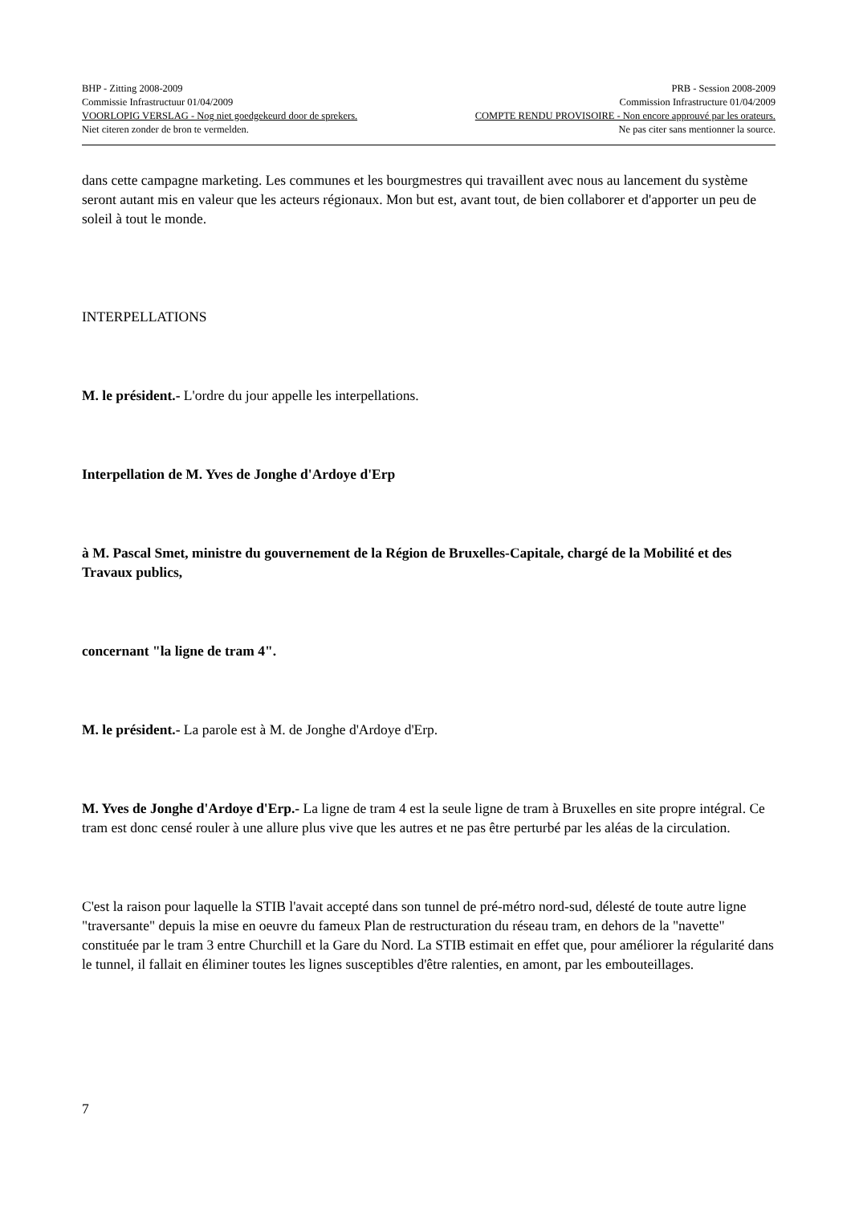BHP - Zitting 2008-2009 PRB - Session 2008-2009
Commissie Infrastructuur 01/04/2009 Commission Infrastructure 01/04/2009
VOORLOPIG VERSLAG - Nog niet goedgekeurd door de sprekers. COMPTE RENDU PROVISOIRE - Non encore approuvé par les orateurs.
Niet citeren zonder de bron te vermelden. Ne pas citer sans mentionner la source.
dans cette campagne marketing. Les communes et les bourgmestres qui travaillent avec nous au lancement du système seront autant mis en valeur que les acteurs régionaux. Mon but est, avant tout, de bien collaborer et d'apporter un peu de soleil à tout le monde.
INTERPELLATIONS
M. le président.- L'ordre du jour appelle les interpellations.
Interpellation de M. Yves de Jonghe d'Ardoye d'Erp
à M. Pascal Smet, ministre du gouvernement de la Région de Bruxelles-Capitale, chargé de la Mobilité et des Travaux publics,
concernant "la ligne de tram 4".
M. le président.- La parole est à M. de Jonghe d'Ardoye d'Erp.
M. Yves de Jonghe d'Ardoye d'Erp.- La ligne de tram 4 est la seule ligne de tram à Bruxelles en site propre intégral. Ce tram est donc censé rouler à une allure plus vive que les autres et ne pas être perturbé par les aléas de la circulation.
C'est la raison pour laquelle la STIB l'avait accepté dans son tunnel de pré-métro nord-sud, délesté de toute autre ligne "traversante" depuis la mise en oeuvre du fameux Plan de restructuration du réseau tram, en dehors de la "navette" constituée par le tram 3 entre Churchill et la Gare du Nord. La STIB estimait en effet que, pour améliorer la régularité dans le tunnel, il fallait en éliminer toutes les lignes susceptibles d'être ralenties, en amont, par les embouteillages.
7